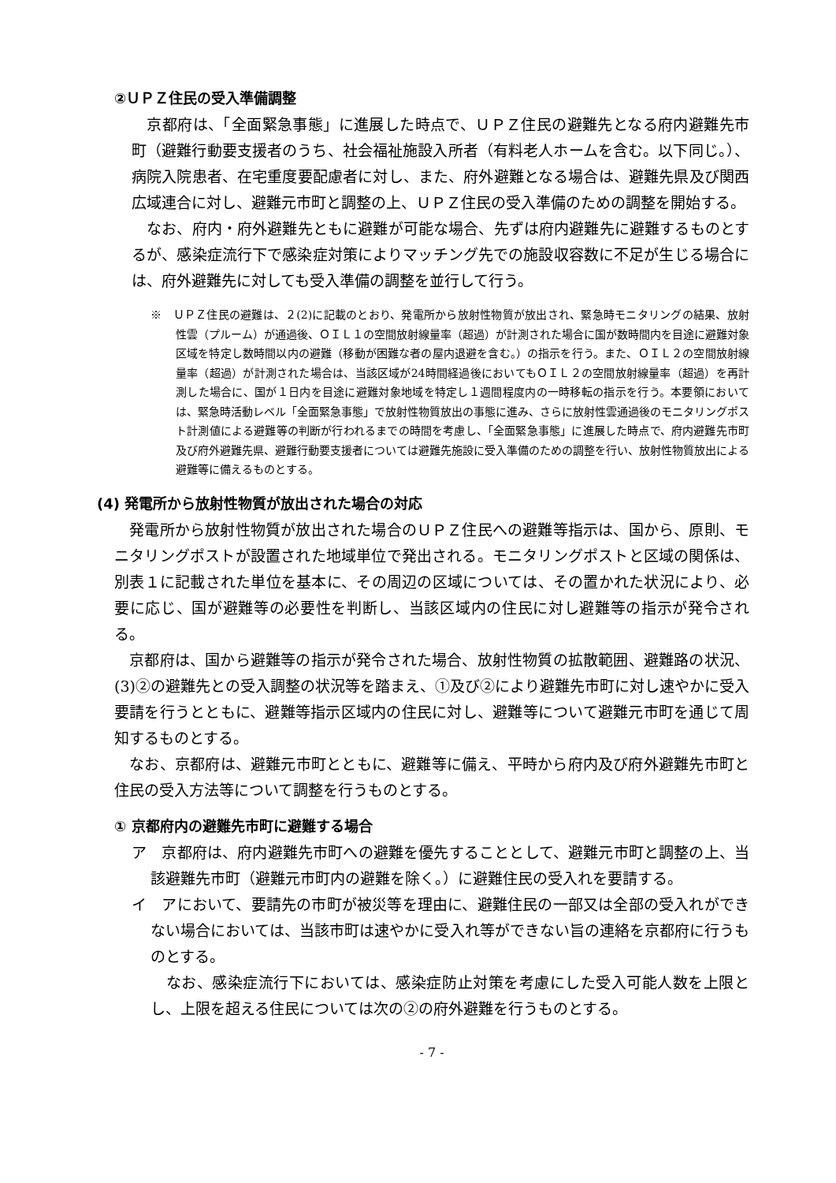②ＵＰＺ住民の受入準備調整
　京都府は、「全面緊急事態」に進展した時点で、ＵＰＺ住民の避難先となる府内避難先市町（避難行動要支援者のうち、社会福祉施設入所者（有料老人ホームを含む。以下同じ。）、病院入院患者、在宅重度要配慮者に対し、また、府外避難となる場合は、避難先県及び関西広域連合に対し、避難元市町と調整の上、ＵＰＺ住民の受入準備のための調整を開始する。
　なお、府内・府外避難先ともに避難が可能な場合、先ずは府内避難先に避難するものとするが、感染症流行下で感染症対策によりマッチング先での施設収容数に不足が生じる場合には、府外避難先に対しても受入準備の調整を並行して行う。
※　ＵＰＺ住民の避難は、２(2)に記載のとおり、発電所から放射性物質が放出され、緊急時モニタリングの結果、放射性雲（プルーム）が通過後、ＯＩＬ１の空間放射線量率（超過）が計測された場合に国が数時間内を目途に避難対象区域を特定し数時間以内の避難（移動が困難な者の屋内退避を含む。）の指示を行う。また、ＯＩＬ２の空間放射線量率（超過）が計測された場合は、当該区域が24時間経過後においてもＯＩＬ２の空間放射線量率（超過）を再計測した場合に、国が１日内を目途に避難対象地域を特定し１週間程度内の一時移転の指示を行う。本要領においては、緊急時活動レベル「全面緊急事態」で放射性物質放出の事態に進み、さらに放射性雲通過後のモニタリングポスト計測値による避難等の判断が行われるまでの時間を考慮し、「全面緊急事態」に進展した時点で、府内避難先市町及び府外避難先県、避難行動要支援者については避難先施設に受入準備のための調整を行い、放射性物質放出による避難等に備えるものとする。
(4) 発電所から放射性物質が放出された場合の対応
　発電所から放射性物質が放出された場合のＵＰＺ住民への避難等指示は、国から、原則、モニタリングポストが設置された地域単位で発出される。モニタリングポストと区域の関係は、別表１に記載された単位を基本に、その周辺の区域については、その置かれた状況により、必要に応じ、国が避難等の必要性を判断し、当該区域内の住民に対し避難等の指示が発令される。
　京都府は、国から避難等の指示が発令された場合、放射性物質の拡散範囲、避難路の状況、(3)②の避難先との受入調整の状況等を踏まえ、①及び②により避難先市町に対し速やかに受入要請を行うとともに、避難等指示区域内の住民に対し、避難等について避難元市町を通じて周知するものとする。
　なお、京都府は、避難元市町とともに、避難等に備え、平時から府内及び府外避難先市町と住民の受入方法等について調整を行うものとする。
① 京都府内の避難先市町に避難する場合
ア　京都府は、府内避難先市町への避難を優先することとして、避難元市町と調整の上、当該避難先市町（避難元市町内の避難を除く。）に避難住民の受入れを要請する。
イ　アにおいて、要請先の市町が被災等を理由に、避難住民の一部又は全部の受入れができない場合においては、当該市町は速やかに受入れ等ができない旨の連絡を京都府に行うものとする。
　なお、感染症流行下においては、感染症防止対策を考慮にした受入可能人数を上限とし、上限を超える住民については次の②の府外避難を行うものとする。
- 7 -